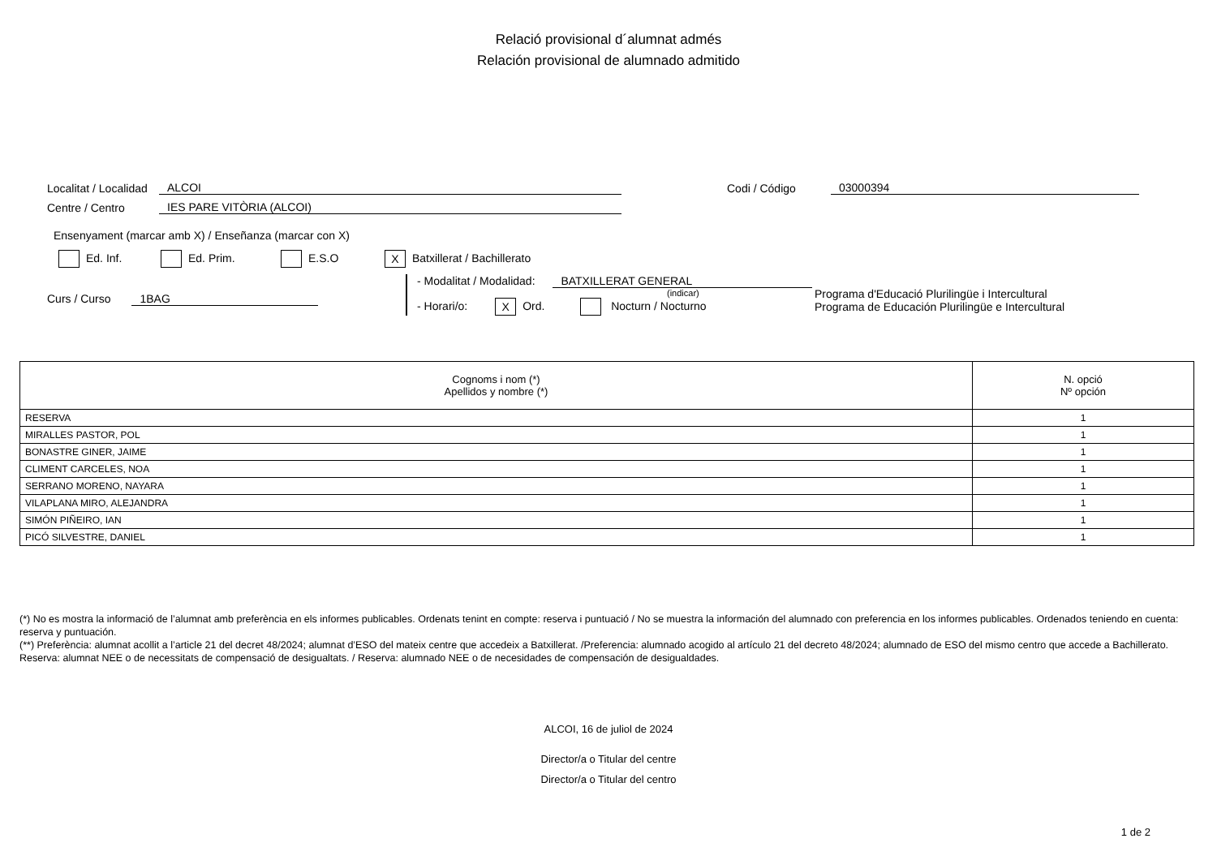Relació provisional d´alumnat admés
Relación provisional de alumnado admitido
Localitat / Localidad ALCOI Codi / Código 03000394
Centre / Centro IES PARE VITÒRIA (ALCOI)
Ensenyament (marcar amb X) / Enseñanza (marcar con X)
Ed. Inf. Ed. Prim. E.S.O X Batxillerat / Bachillerato
Curs / Curso 1BAG
- Modalitat / Modalidad: BATXILLERAT GENERAL
(indicar)
- Horari/o: X Ord. Nocturn / Nocturno
Programa d'Educació Plurilingüe i Intercultural
Programa de Educación Plurilingüe e Intercultural
| Cognoms i nom (*) Apellidos y nombre (*) | N. opció Nº opción |
| --- | --- |
| RESERVA | 1 |
| MIRALLES PASTOR, POL | 1 |
| BONASTRE GINER, JAIME | 1 |
| CLIMENT CARCELES, NOA | 1 |
| SERRANO MORENO, NAYARA | 1 |
| VILAPLANA MIRO, ALEJANDRA | 1 |
| SIMÓN PIÑEIRO, IAN | 1 |
| PICÓ SILVESTRE, DANIEL | 1 |
(*) No es mostra la informació de l’alumnat amb preferència en els informes publicables. Ordenats tenint en compte: reserva i puntuació / No se muestra la información del alumnado con preferencia en los informes publicables. Ordenados teniendo en cuenta: reserva y puntuación.
(**) Preferència: alumnat acollit a l’article 21 del decret 48/2024; alumnat d’ESO del mateix centre que accedeix a Batxillerat. /Preferencia: alumnado acogido al artículo 21 del decreto 48/2024; alumnado de ESO del mismo centro que accede a Bachillerato. Reserva: alumnat NEE o de necessitats de compensació de desigualtats. / Reserva: alumnado NEE o de necesidades de compensación de desigualdades.
ALCOI, 16 de juliol de 2024
Director/a o Titular del centre
Director/a o Titular del centro
1 de 2